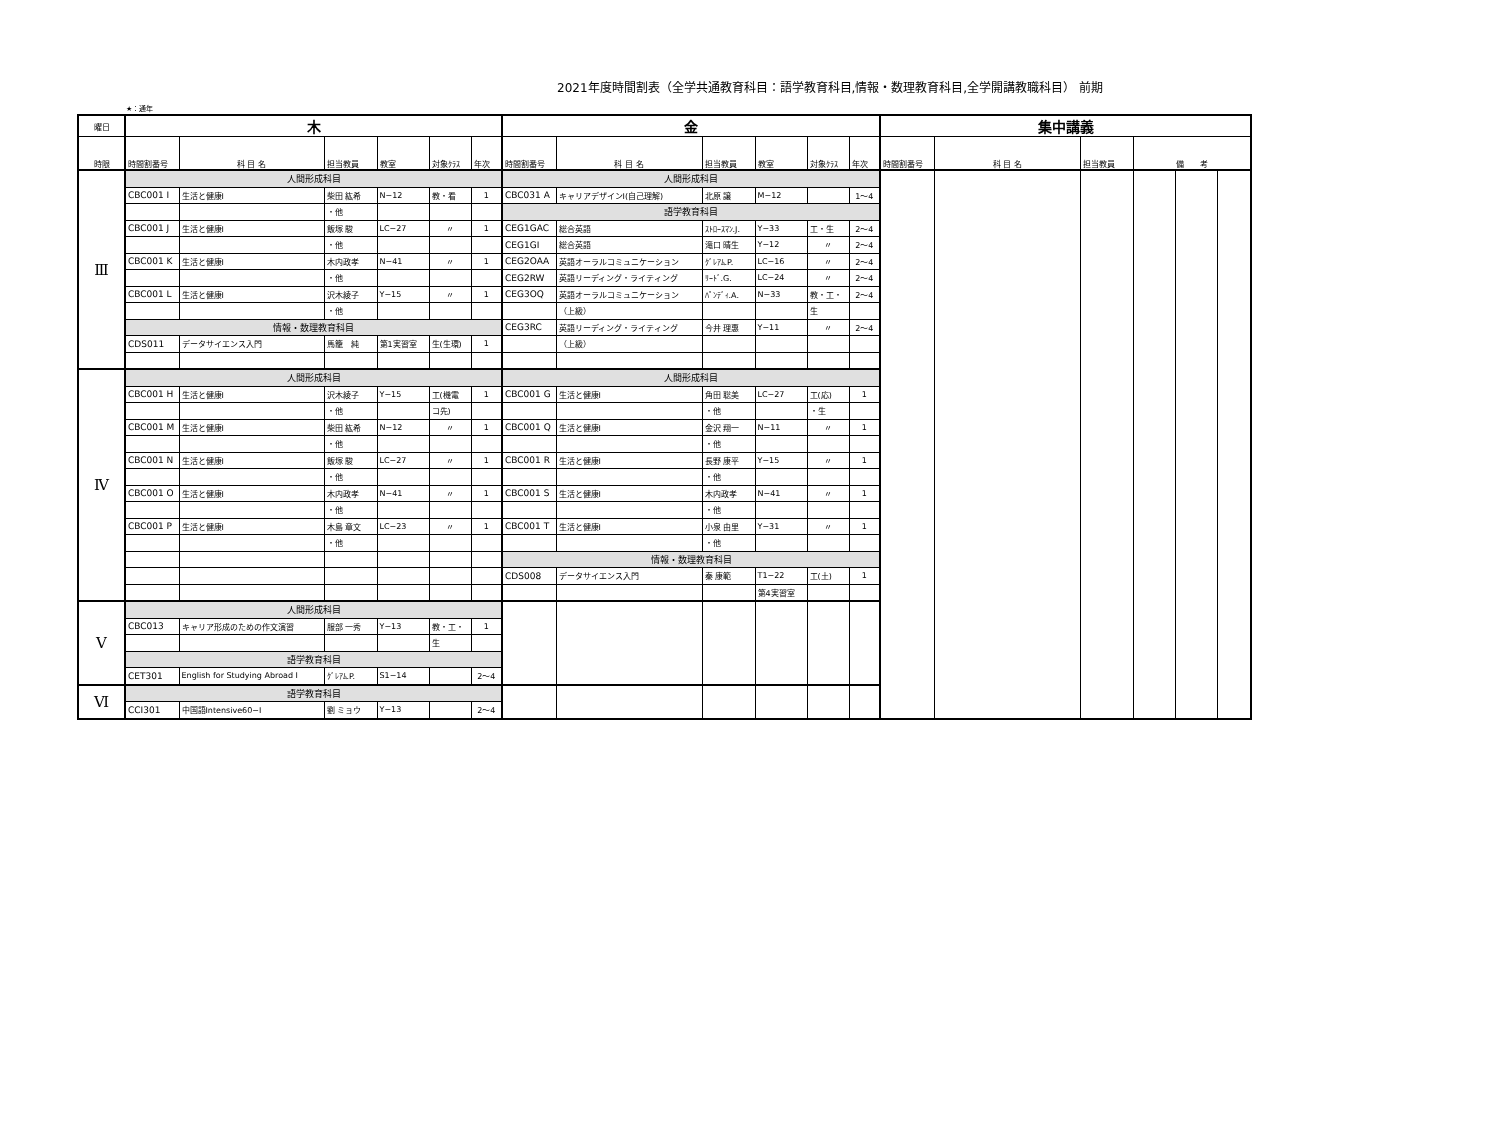2021年度時間割表（全学共通教育科目：語学教育科目,情報・数理教育科目,全学開講教職科目） 前期
★：通年
| 曜日 | 木 | | | | | | 金 | | | | | | 集中講義 | | | | | |
| --- | --- | --- | --- | --- | --- | --- | --- | --- | --- | --- | --- | --- | --- | --- | --- | --- | --- | --- |
| 時限 | 時間割番号 | 科 目 名 | 担当教員 | 教室 | 対象ｸﾗｽ | 年次 | 時間割番号 | 科 目 名 | 担当教員 | 教室 | 対象ｸﾗｽ | 年次 | 時間割番号 | 科 目 名 | 担当教員 | 備 考 | | |
| Ⅲ | 人間形成科目 | | | | | | 人間形成科目 | | | | | | | | | | | |
| | CBC001 I | 生活と健康I | 柴田 紘希 | N−12 | 教・看 | 1 | CBC031 A | キャリアデザインI(自己理解) | 北原 譲 | M−12 | | 1〜4 | | | | | | |
| | | | ・他 | | | | 語学教育科目 | | | | | | | | | | | |
| | CBC001 J | 生活と健康I | 飯塚 駿 | LC−27 | 〃 | 1 | CEG1GAC | 総合英語 | ｽﾄﾛｰｽﾏﾝ.J. | Y−33 | 工・生 | 2〜4 | | | | | | |
| | | | ・他 | | | | CEG1GI | 総合英語 | 滝口 晴生 | Y−12 | 〃 | 2〜4 | | | | | | |
| | CBC001 K | 生活と健康I | 木内政孝 | N−41 | 〃 | 1 | CEG2OAA | 英語オーラルコミュニケーション | ｸﾞﾚｱﾑ.P. | LC−16 | 〃 | 2〜4 | | | | | | |
| | | | ・他 | | | | CEG2RW | 英語リーディング・ライティング | ﾘｰﾄﾞ.G. | LC−24 | 〃 | 2〜4 | | | | | | |
| | CBC001 L | 生活と健康I | 沢木綾子 | Y−15 | 〃 | 1 | CEG3OQ | 英語オーラルコミュニケーション | ﾊﾟﾝﾃﾞｨ.A. | N−33 | 教・工・ | 2〜4 | | | | | | |
| | | | ・他 | | | | | （上級） | | | 生 | | | | | | | |
| | 情報・数理教育科目 | | | | | | CEG3RC | 英語リーディング・ライティング | 今井 理惠 | Y−11 | 〃 | 2〜4 | | | | | | |
| | CDS011 | データサイエンス入門 | 馬籠 純 | 第1実習室 | 生(生環) | 1 | | （上級） | | | | | | | | | | |
| Ⅳ | 人間形成科目 | | | | | | 人間形成科目 | | | | | | | | | | | |
| | CBC001 H | 生活と健康I | 沢木綾子 | Y−15 | 工(機電 | 1 | CBC001 G | 生活と健康I | 角田 聡美 | LC−27 | 工(応) | 1 | | | | | | |
| | | | ・他 | | コ先) | | | | ・他 | | ・生 | | | | | | | |
| | CBC001 M | 生活と健康I | 柴田 紘希 | N−12 | 〃 | 1 | CBC001 Q | 生活と健康I | 金沢 翔一 | N−11 | 〃 | 1 | | | | | | |
| | | | ・他 | | | | | | ・他 | | | | | | | | | |
| | CBC001 N | 生活と健康I | 飯塚 駿 | LC−27 | 〃 | 1 | CBC001 R | 生活と健康I | 長野 康平 | Y−15 | 〃 | 1 | | | | | | |
| | | | ・他 | | | | | | ・他 | | | | | | | | | |
| | CBC001 O | 生活と健康I | 木内政孝 | N−41 | 〃 | 1 | CBC001 S | 生活と健康I | 木内政孝 | N−41 | 〃 | 1 | | | | | | |
| | | | ・他 | | | | | | ・他 | | | | | | | | | |
| | CBC001 P | 生活と健康I | 木島 章文 | LC−23 | 〃 | 1 | CBC001 T | 生活と健康I | 小泉 由里 | Y−31 | 〃 | 1 | | | | | | |
| | | | ・他 | | | | | | ・他 | | | | | | | | | |
| | | | | | | | 情報・数理教育科目 | | | | | | | | | | | |
| | | | | | | | CDS008 | データサイエンス入門 | 秦 康範 | T1−22 | 工(土) | 1 | | | | | | |
| | | | | | | | | | | 第4実習室 | | | | | | | | |
| Ⅴ | 人間形成科目 | | | | | | | | | | | | | | | | | |
| | CBC013 | キャリア形成のための作文演習 | 服部 一秀 | Y−13 | 教・工・ | 1 | | | | | | | | | | | | |
| | | | | | 生 | | | | | | | | | | | | | |
| | 語学教育科目 | | | | | | | | | | | | | | | | | |
| | CET301 | English for Studying Abroad I | ｸﾞﾚｱﾑ.P. | S1−14 | | 2〜4 | | | | | | | | | | | | |
| Ⅵ | 語学教育科目 | | | | | | | | | | | | | | | | | |
| | CCI301 | 中国語Intensive60−I | 劉 ミョウ | Y−13 | | 2〜4 | | | | | | | | | | | | |